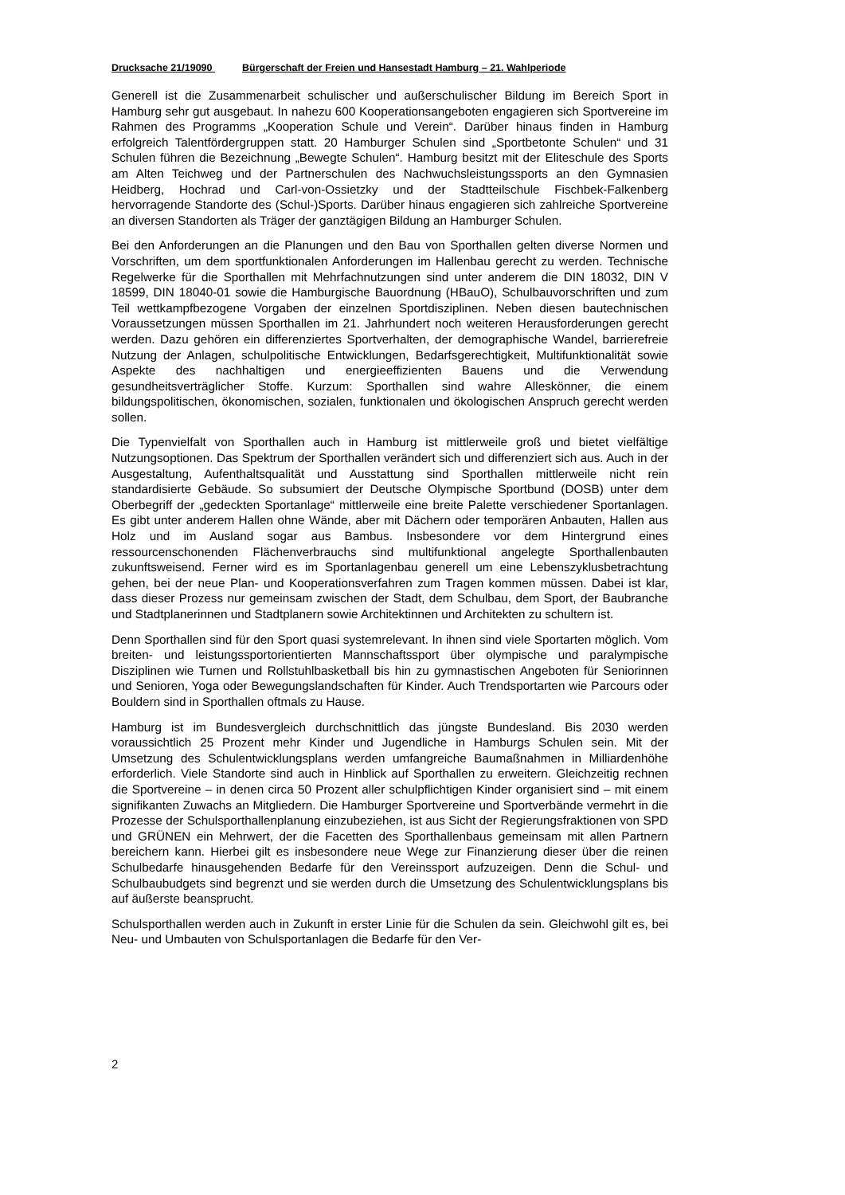Drucksache 21/19090 Bürgerschaft der Freien und Hansestadt Hamburg – 21. Wahlperiode
Generell ist die Zusammenarbeit schulischer und außerschulischer Bildung im Bereich Sport in Hamburg sehr gut ausgebaut. In nahezu 600 Kooperationsangeboten engagieren sich Sportvereine im Rahmen des Programms „Kooperation Schule und Verein“. Darüber hinaus finden in Hamburg erfolgreich Talentfördergruppen statt. 20 Hamburger Schulen sind „Sportbetonte Schulen“ und 31 Schulen führen die Bezeichnung „Bewegte Schulen“. Hamburg besitzt mit der Eliteschule des Sports am Alten Teichweg und der Partnerschulen des Nachwuchsleistungssports an den Gymnasien Heidberg, Hochrad und Carl-von-Ossietzky und der Stadtteilschule Fischbek-Falkenberg hervorragende Standorte des (Schul-)Sports. Darüber hinaus engagieren sich zahlreiche Sportvereine an diversen Standorten als Träger der ganztägigen Bildung an Hamburger Schulen.
Bei den Anforderungen an die Planungen und den Bau von Sporthallen gelten diverse Normen und Vorschriften, um dem sportfunktionalen Anforderungen im Hallenbau gerecht zu werden. Technische Regelwerke für die Sporthallen mit Mehrfachnutzungen sind unter anderem die DIN 18032, DIN V 18599, DIN 18040-01 sowie die Hamburgische Bauordnung (HBauO), Schulbauvorschriften und zum Teil wettkampfbezogene Vorgaben der einzelnen Sportdisziplinen. Neben diesen bautechnischen Voraussetzungen müssen Sporthallen im 21. Jahrhundert noch weiteren Herausforderungen gerecht werden. Dazu gehören ein differenziertes Sportverhalten, der demographische Wandel, barrierefreie Nutzung der Anlagen, schulpolitische Entwicklungen, Bedarfsgerechtigkeit, Multifunktionalität sowie Aspekte des nachhaltigen und energieeffizienten Bauens und die Verwendung gesundheitsverträglicher Stoffe. Kurzum: Sporthallen sind wahre Alleskönner, die einem bildungspolitischen, ökonomischen, sozialen, funktionalen und ökologischen Anspruch gerecht werden sollen.
Die Typenvielfalt von Sporthallen auch in Hamburg ist mittlerweile groß und bietet vielfältige Nutzungsoptionen. Das Spektrum der Sporthallen verändert sich und differenziert sich aus. Auch in der Ausgestaltung, Aufenthaltsqualität und Ausstattung sind Sporthallen mittlerweile nicht rein standardisierte Gebäude. So subsumiert der Deutsche Olympische Sportbund (DOSB) unter dem Oberbegriff der „gedeckten Sportanlage“ mittlerweile eine breite Palette verschiedener Sportanlagen. Es gibt unter anderem Hallen ohne Wände, aber mit Dächern oder temporären Anbauten, Hallen aus Holz und im Ausland sogar aus Bambus. Insbesondere vor dem Hintergrund eines ressourcenschonenden Flächenverbrauchs sind multifunktional angelegte Sporthallenbauten zukunftsweisend. Ferner wird es im Sportanlagenbau generell um eine Lebenszyklusbetrachtung gehen, bei der neue Plan- und Kooperationsverfahren zum Tragen kommen müssen. Dabei ist klar, dass dieser Prozess nur gemeinsam zwischen der Stadt, dem Schulbau, dem Sport, der Baubranche und Stadtplanerinnen und Stadtplanern sowie Architektinnen und Architekten zu schultern ist.
Denn Sporthallen sind für den Sport quasi systemrelevant. In ihnen sind viele Sportarten möglich. Vom breiten- und leistungssportorientierten Mannschaftssport über olympische und paralympische Disziplinen wie Turnen und Rollstuhlbasketball bis hin zu gymnastischen Angeboten für Seniorinnen und Senioren, Yoga oder Bewegungslandschaften für Kinder. Auch Trendsportarten wie Parcours oder Bouldern sind in Sporthallen oftmals zu Hause.
Hamburg ist im Bundesvergleich durchschnittlich das jüngste Bundesland. Bis 2030 werden voraussichtlich 25 Prozent mehr Kinder und Jugendliche in Hamburgs Schulen sein. Mit der Umsetzung des Schulentwicklungsplans werden umfangreiche Baumaßnahmen in Milliardenhöhe erforderlich. Viele Standorte sind auch in Hinblick auf Sporthallen zu erweitern. Gleichzeitig rechnen die Sportvereine – in denen circa 50 Prozent aller schulpflichtigen Kinder organisiert sind – mit einem signifikanten Zuwachs an Mitgliedern. Die Hamburger Sportvereine und Sportverbände vermehrt in die Prozesse der Schulsporthallenplanung einzubeziehen, ist aus Sicht der Regierungsfraktionen von SPD und GRÜNEN ein Mehrwert, der die Facetten des Sporthallenbaus gemeinsam mit allen Partnern bereichern kann. Hierbei gilt es insbesondere neue Wege zur Finanzierung dieser über die reinen Schulbedarfe hinausgehenden Bedarfe für den Vereinssport aufzuzeigen. Denn die Schul- und Schulbaubudgets sind begrenzt und sie werden durch die Umsetzung des Schulentwicklungsplans bis auf äußerste beansprucht.
Schulsporthallen werden auch in Zukunft in erster Linie für die Schulen da sein. Gleichwohl gilt es, bei Neu- und Umbauten von Schulsportanlagen die Bedarfe für den Ver-
2